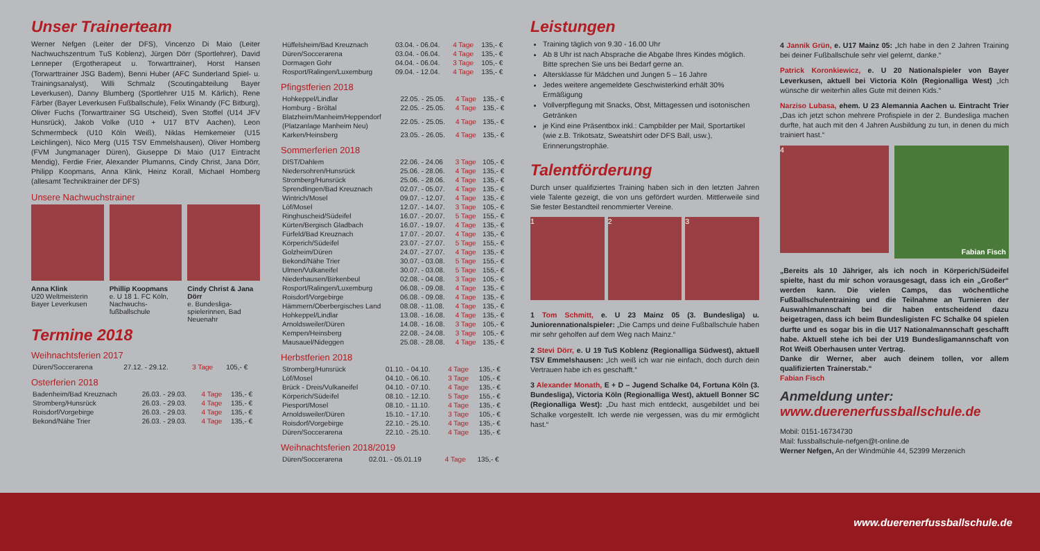Unser Trainerteam
Werner Nefgen (Leiter der DFS), Vincenzo Di Maio (Leiter Nachwuchszentrum TuS Koblenz), Jürgen Dörr (Sportlehrer), David Lenneper (Ergotherapeut u. Torwarttrainer), Horst Hansen (Torwarttrainer JSG Badem), Benni Huber (AFC Sunderland Spiel- u. Trainingsanalyst), Willi Schmalz (Scoutingabteilung Bayer Leverkusen), Danny Blumberg (Sportlehrer U15 M. Kärlich), Rene Färber (Bayer Leverkusen Fußballschule), Felix Winandy (FC Bitburg), Oliver Fuchs (Torwarttrainer SG Utscheid), Sven Stoffel (U14 JFV Hunsrück), Jakob Volke (U10 + U17 BTV Aachen), Leon Schmermbeck (U10 Köln Weiß), Niklas Hemkemeier (U15 Leichlingen), Nico Merg (U15 TSV Emmelshausen), Oliver Homberg (FVM Jungmanager Düren), Giuseppe Di Maio (U17 Eintracht Mendig), Ferdie Frier, Alexander Plumanns, Cindy Christ, Jana Dörr, Philipp Koopmans, Anna Klink, Heinz Korall, Michael Homberg (allesamt Techniktrainer der DFS)
Unsere Nachwuchstrainer
Anna Klink
U20 Weltmeisterin Bayer Leverkusen Phillip Koopmans
e. U 18 1. FC Köln, Nachwuchs-fußballschule Cindy Christ & Jana Dörr
e. Bundesliga-spielerinnen, Bad Neuenahr
Termine 2018
Weihnachtsferien 2017
| Düren/Soccerarena | 27.12. - 29.12. | 3 Tage | 105,- € |
Osterferien 2018
| Badenheim/Bad Kreuznach | 26.03. - 29.03. | 4 Tage | 135,- € |
| Stromberg/Hunsrück | 26.03. - 29.03. | 4 Tage | 135,- € |
| Roisdorf/Vorgebirge | 26.03. - 29.03. | 4 Tage | 135,- € |
| Bekond/Nähe Trier | 26.03. - 29.03. | 4 Tage | 135,- € |
| Hüffelsheim/Bad Kreuznach | 03.04. - 06.04. | 4 Tage | 135,- € |
| Düren/Soccerarena | 03.04. - 06.04. | 4 Tage | 135,- € |
| Dormagen Gohr | 04.04. - 06.04. | 3 Tage | 105,- € |
| Rosport/Ralingen/Luxemburg | 09.04. - 12.04. | 4 Tage | 135,- € |
Pfingstferien 2018
| Hohkeppel/Lindlar | 22.05. - 25.05. | 4 Tage | 135,- € |
| Homburg - Bröltal | 22.05. - 25.05. | 4 Tage | 135,- € |
| Blatzheim/Manheim/Heppendorf (Platzanlage Manheim Neu) | 22.05. - 25.05. | 4 Tage | 135,- € |
| Karken/Heinsberg | 23.05. - 26.05. | 4 Tage | 135,- € |
Sommerferien 2018
| DIST/Dahlem | 22.06. - 24.06 | 3 Tage | 105,- € |
| Niedersohren/Hunsrück | 25.06. - 28.06. | 4 Tage | 135,- € |
| Stromberg/Hunsrück | 25.06. - 28.06. | 4 Tage | 135,- € |
| Sprendlingen/Bad Kreuznach | 02.07. - 05.07. | 4 Tage | 135,- € |
| Wintrich/Mosel | 09.07. - 12.07. | 4 Tage | 135,- € |
| Löf/Mosel | 12.07. - 14.07. | 3 Tage | 105,- € |
| Ringhuscheid/Südeifel | 16.07. - 20.07. | 5 Tage | 155,- € |
| Kürten/Bergisch Gladbach | 16.07. - 19.07. | 4 Tage | 135,- € |
| Fürfeld/Bad Kreuznach | 17.07. - 20.07. | 4 Tage | 135,- € |
| Körperich/Südeifel | 23.07. - 27.07. | 5 Tage | 155,- € |
| Golzheim/Düren | 24.07. - 27.07. | 4 Tage | 135,- € |
| Bekond/Nähe Trier | 30.07. - 03.08. | 5 Tage | 155,- € |
| Ulmen/Vulkaneifel | 30.07. - 03.08. | 5 Tage | 155,- € |
| Niederhausen/Birkenbeul | 02.08. - 04.08. | 3 Tage | 105,- € |
| Rosport/Ralingen/Luxemburg | 06.08. - 09.08. | 4 Tage | 135,- € |
| Roisdorf/Vorgebirge | 06.08. - 09.08. | 4 Tage | 135,- € |
| Hämmern/Oberbergisches Land | 08.08. - 11.08. | 4 Tage | 135,- € |
| Hohkeppel/Lindlar | 13.08. - 16.08. | 4 Tage | 135,- € |
| Arnoldsweiler/Düren | 14.08. - 16.08. | 3 Tage | 105,- € |
| Kempen/Heinsberg | 22.08. - 24.08. | 3 Tage | 105,- € |
| Mausauel/Nideggen | 25.08. - 28.08. | 4 Tage | 135,- € |
Herbstferien 2018
| Stromberg/Hunsrück | 01.10. - 04.10. | 4 Tage | 135,- € |
| Löf/Mosel | 04.10. - 06.10. | 3 Tage | 105,- € |
| Brück - Dreis/Vulkaneifel | 04.10. - 07.10. | 4 Tage | 135,- € |
| Körperich/Südeifel | 08.10. - 12.10. | 5 Tage | 155,- € |
| Piesport/Mosel | 08.10. - 11.10. | 4 Tage | 135,- € |
| Arnoldsweiler/Düren | 15.10. - 17.10. | 3 Tage | 105,- € |
| Roisdorf/Vorgebirge | 22.10. - 25.10. | 4 Tage | 135,- € |
| Düren/Soccerarena | 22.10. - 25.10. | 4 Tage | 135,- € |
Weihnachtsferien 2018/2019
| Düren/Soccerarena | 02.01. - 05.01.19 | 4 Tage | 135,- € |
Leistungen
Training täglich von 9.30 - 16.00 Uhr
Ab 8 Uhr ist nach Absprache die Abgabe Ihres Kindes möglich. Bitte sprechen Sie uns bei Bedarf gerne an.
Altersklasse für Mädchen und Jungen 5 – 16 Jahre
Jedes weitere angemeldete Geschwisterkind erhält 30% Ermäßigung
Vollverpflegung mit Snacks, Obst, Mittagessen und isotonischen Getränken
je Kind eine Präsentbox inkl.: Campbilder per Mail, Sportartikel (wie z.B. Trikotsatz, Sweatshirt oder DFS Ball, usw.), Erinnerungstrophäe.
Talentförderung
Durch unser qualifiziertes Training haben sich in den letzten Jahren viele Talente gezeigt, die von uns gefördert wurden. Mittlerweile sind Sie fester Bestandteil renommierter Vereine.
1 2 3
1 Tom Schmitt, e. U 23 Mainz 05 (3. Bundesliga) u. Juniorennationalspieler: „Die Camps und deine Fußballschule haben mir sehr geholfen auf dem Weg nach Mainz.“
2 Stevi Dörr, e. U 19 TuS Koblenz (Regionalliga Südwest), aktuell TSV Emmelshausen: „Ich weiß ich war nie einfach, doch durch dein Vertrauen habe ich es geschafft.“
3 Alexander Monath, E + D – Jugend Schalke 04, Fortuna Köln (3. Bundesliga), Victoria Köln (Regionalliga West), aktuell Bonner SC (Regionalliga West): „Du hast mich entdeckt, ausgebildet und bei Schalke vorgestellt. Ich werde nie vergessen, was du mir ermöglicht hast.“
4 Jannik Grün, e. U17 Mainz 05: „Ich habe in den 2 Jahren Training bei deiner Fußballschule sehr viel gelernt, danke.“
Patrick Koronkiewicz, e. U 20 Nationalspieler von Bayer Leverkusen, aktuell bei Victoria Köln (Regionalliga West) „Ich wünsche dir weiterhin alles Gute mit deinen Kids.“
Narziso Lubasa, ehem. U 23 Alemannia Aachen u. Eintracht Trier „Das ich jetzt schon mehrere Profispiele in der 2. Bundesliga machen durfte, hat auch mit den 4 Jahren Ausbildung zu tun, in denen du mich trainiert hast.“
4
Fabian Fisch
„Bereits als 10 Jähriger, als ich noch in Körperich/Südeifel spielte, hast du mir schon vorausgesagt, dass ich ein „Großer“ werden kann. Die vielen Camps, das wöchentliche Fußballschulentraining und die Teilnahme an Turnieren der Auswahlmannschaft bei dir haben entscheidend dazu beigetragen, dass ich beim Bundesligisten FC Schalke 04 spielen durfte und es sogar bis in die U17 Nationalmannschaft geschafft habe. Aktuell stehe ich bei der U19 Bundesligamannschaft von Rot Weiß Oberhausen unter Vertrag.
Danke dir Werner, aber auch deinem tollen, vor allem qualifizierten Trainerstab.“
Fabian Fisch
Anmeldung unter:
www.duerenerfussballschule.de
Mobil: 0151-16734730
Mail: fussballschule-nefgen@t-online.de
Werner Nefgen, An der Windmühle 44, 52399 Merzenich
www.duerenerfussballschule.de